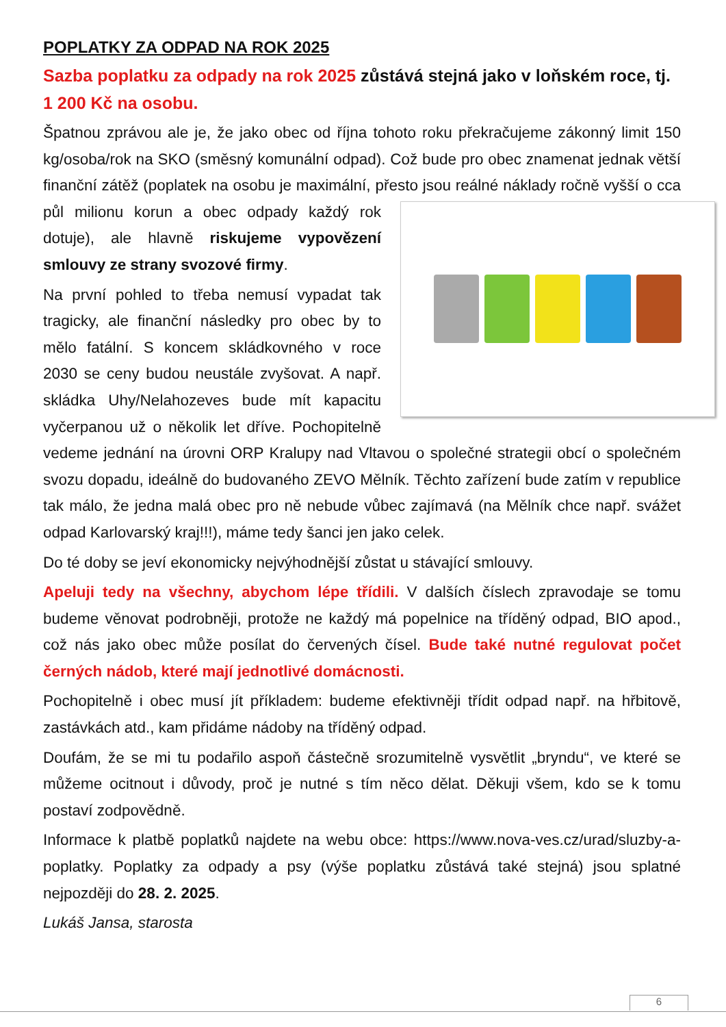POPLATKY ZA ODPAD NA ROK 2025
Sazba poplatku za odpady na rok 2025 zůstává stejná jako v loňském roce, tj. 1 200 Kč na osobu.
Špatnou zprávou ale je, že jako obec od října tohoto roku překračujeme zákonný limit 150 kg/osoba/rok na SKO (směsný komunální odpad). Což bude pro obec znamenat jednak větší finanční zátěž (poplatek na osobu je maximální, přesto jsou reálné náklady ročně vyšší o cca půl milionu korun a obec odpady každý rok dotuje), ale hlavně riskujeme vypovězení smlouvy ze strany svozové firmy.
Na první pohled to třeba nemusí vypadat tak tragicky, ale finanční následky pro obec by to mělo fatální. S koncem skládkovného v roce 2030 se ceny budou neustále zvyšovat. A např. skládka Uhy/Nelahozeves bude mít kapacitu vyčerpanou už o několik let dříve. Pochopitelně vedeme jednání na úrovni ORP Kralupy nad Vltavou o společné strategii obcí o společném svozu dopadu, ideálně do budovaného ZEVO Mělník. Těchto zařízení bude zatím v republice tak málo, že jedna malá obec pro ně nebude vůbec zajímavá (na Mělník chce např. svážet odpad Karlovarský kraj!!!), máme tedy šanci jen jako celek.
Do té doby se jeví ekonomicky nejvýhodnější zůstat u stávající smlouvy.
Apeluji tedy na všechny, abychom lépe třídili. V dalších číslech zpravodaje se tomu budeme věnovat podrobněji, protože ne každý má popelnice na tříděný odpad, BIO apod., což nás jako obec může posílat do červených čísel. Bude také nutné regulovat počet černých nádob, které mají jednotlivé domácnosti.
Pochopitelně i obec musí jít příkladem: budeme efektivněji třídit odpad např. na hřbitově, zastávkách atd., kam přidáme nádoby na tříděný odpad.
Doufám, že se mi tu podařilo aspoň částečně srozumitelně vysvětlit „bryndu“, ve které se můžeme ocitnout i důvody, proč je nutné s tím něco dělat. Děkuji všem, kdo se k tomu postaví zodpovědně.
Informace k platbě poplatků najdete na webu obce: https://www.nova-ves.cz/urad/sluzby-a-poplatky. Poplatky za odpady a psy (výše poplatku zůstává také stejná) jsou splatné nejpozději do 28. 2. 2025.
Lukáš Jansa, starosta
6